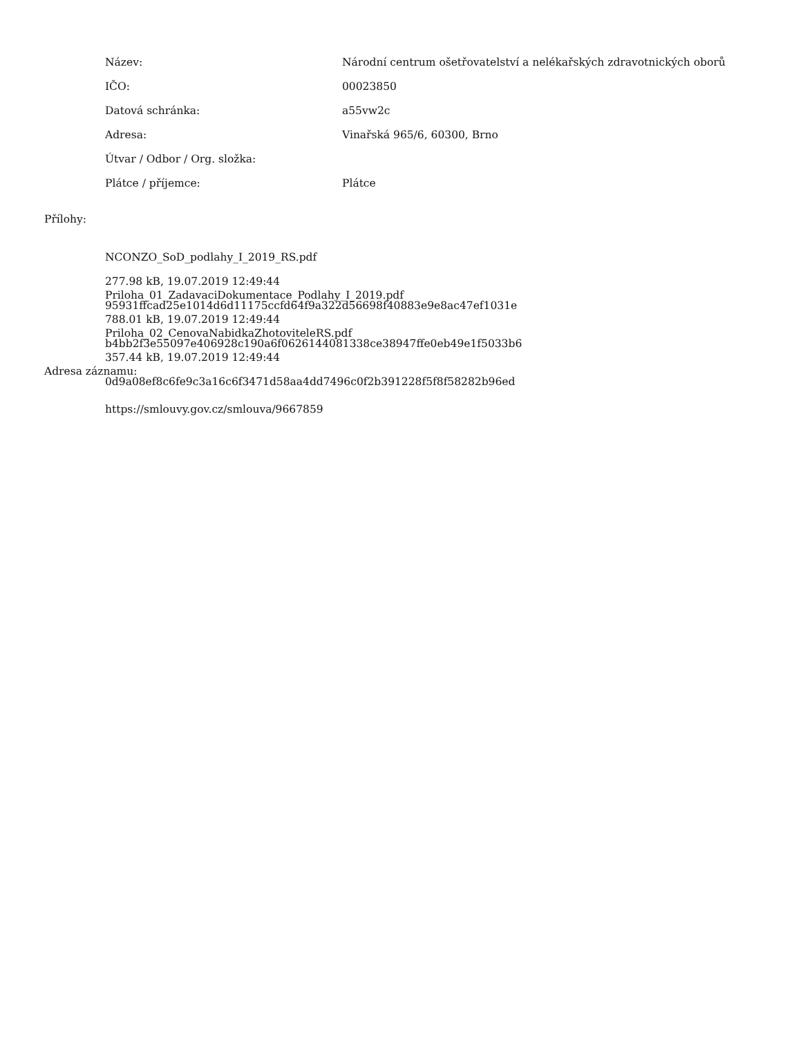| Název: | Národní centrum ošetřovatelství a nelékařských zdravotnických oborů |
| IČO: | 00023850 |
| Datová schránka: | a55vw2c |
| Adresa: | Vinařská 965/6, 60300, Brno |
| Útvar / Odbor / Org. složka: | |
| Plátce / příjemce: | Plátce |
Přílohy:
NCONZO_SoD_podlahy_I_2019_RS.pdf
277.98 kB, 19.07.2019 12:49:44
95931ffcad25e1014d6d11175ccfd64f9a322d56698f40883e9e8ac47ef1031e
Priloha_01_ZadavaciDokumentace_Podlahy_I_2019.pdf
788.01 kB, 19.07.2019 12:49:44
b4bb2f3e55097e406928c190a6f0626144081338ce38947ffe0eb49e1f5033b6
Priloha_02_CenovaNabidkaZhotoviteleRS.pdf
357.44 kB, 19.07.2019 12:49:44
0d9a08ef8c6fe9c3a16c6f3471d58aa4dd7496c0f2b391228f5f8f58282b96ed
Adresa záznamu:
https://smlouvy.gov.cz/smlouva/9667859